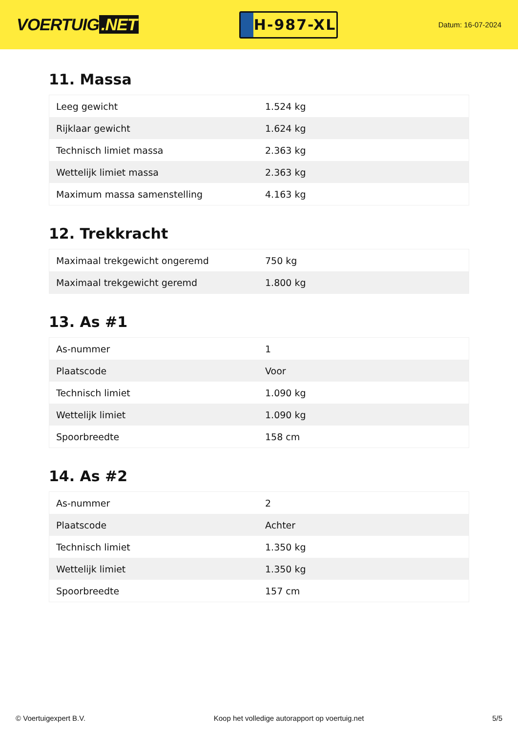VOERTUIG.NET
H-987-XL
Datum: 16-07-2024
11. Massa
| Leeg gewicht | 1.524 kg |
| Rijklaar gewicht | 1.624 kg |
| Technisch limiet massa | 2.363 kg |
| Wettelijk limiet massa | 2.363 kg |
| Maximum massa samenstelling | 4.163 kg |
12. Trekkracht
| Maximaal trekgewicht ongeremd | 750 kg |
| Maximaal trekgewicht geremd | 1.800 kg |
13. As #1
| As-nummer | 1 |
| Plaatscode | Voor |
| Technisch limiet | 1.090 kg |
| Wettelijk limiet | 1.090 kg |
| Spoorbreedte | 158 cm |
14. As #2
| As-nummer | 2 |
| Plaatscode | Achter |
| Technisch limiet | 1.350 kg |
| Wettelijk limiet | 1.350 kg |
| Spoorbreedte | 157 cm |
© Voertuigexpert B.V. Koop het volledige autorapport op voertuig.net 5/5